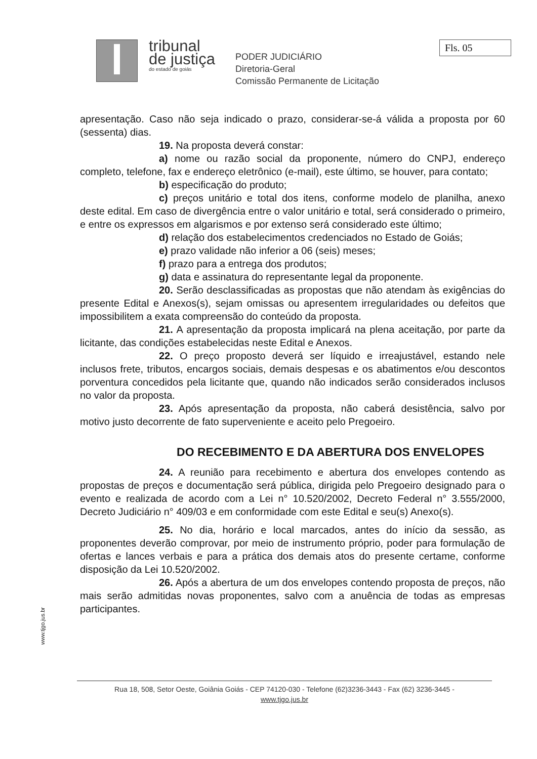tribunal
de justiça
do estado de goiás
PODER JUDICIÁRIO
Diretoria-Geral
Comissão Permanente de Licitação
Fls. 05
apresentação. Caso não seja indicado o prazo, considerar-se-á válida a proposta por 60 (sessenta) dias.
19. Na proposta deverá constar:
a) nome ou razão social da proponente, número do CNPJ, endereço completo, telefone, fax e endereço eletrônico (e-mail), este último, se houver, para contato;
b) especificação do produto;
c) preços unitário e total dos itens, conforme modelo de planilha, anexo deste edital. Em caso de divergência entre o valor unitário e total, será considerado o primeiro, e entre os expressos em algarismos e por extenso será considerado este último;
d) relação dos estabelecimentos credenciados no Estado de Goiás;
e) prazo validade não inferior a 06 (seis) meses;
f) prazo para a entrega dos produtos;
g) data e assinatura do representante legal da proponente.
20. Serão desclassificadas as propostas que não atendam às exigências do presente Edital e Anexos(s), sejam omissas ou apresentem irregularidades ou defeitos que impossibilitem a exata compreensão do conteúdo da proposta.
21. A apresentação da proposta implicará na plena aceitação, por parte da licitante, das condições estabelecidas neste Edital e Anexos.
22. O preço proposto deverá ser líquido e irreajustável, estando nele inclusos frete, tributos, encargos sociais, demais despesas e os abatimentos e/ou descontos porventura concedidos pela licitante que, quando não indicados serão considerados inclusos no valor da proposta.
23. Após apresentação da proposta, não caberá desistência, salvo por motivo justo decorrente de fato superveniente e aceito pelo Pregoeiro.
DO RECEBIMENTO E DA ABERTURA DOS ENVELOPES
24. A reunião para recebimento e abertura dos envelopes contendo as propostas de preços e documentação será pública, dirigida pelo Pregoeiro designado para o evento e realizada de acordo com a Lei n° 10.520/2002, Decreto Federal n° 3.555/2000, Decreto Judiciário n° 409/03 e em conformidade com este Edital e seu(s) Anexo(s).
25. No dia, horário e local marcados, antes do início da sessão, as proponentes deverão comprovar, por meio de instrumento próprio, poder para formulação de ofertas e lances verbais e para a prática dos demais atos do presente certame, conforme disposição da Lei 10.520/2002.
26. Após a abertura de um dos envelopes contendo proposta de preços, não mais serão admitidas novas proponentes, salvo com a anuência de todas as empresas participantes.
www.tjgo.jus.br
Rua 18, 508, Setor Oeste, Goiânia Goiás - CEP 74120-030 - Telefone (62)3236-3443 - Fax (62) 3236-3445 -
www.tjgo.jus.br